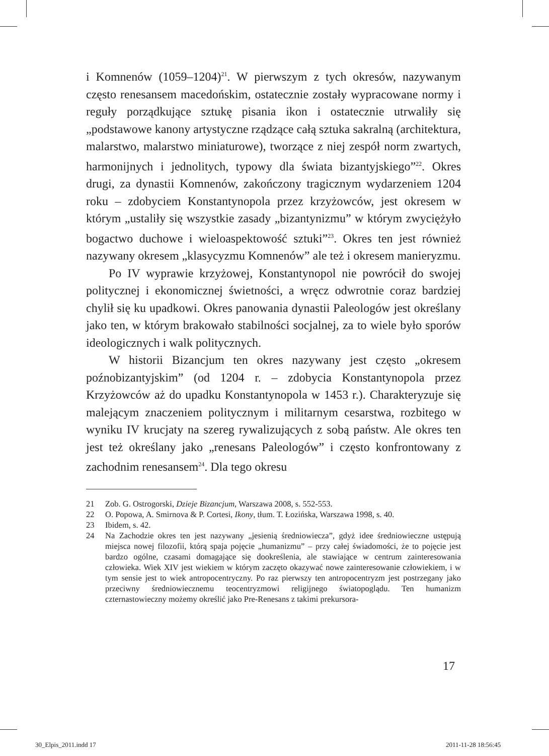i Komnenów (1059–1204)<sup>21</sup>. W pierwszym z tych okresów, nazywanym często renesansem macedońskim, ostatecznie zostały wypracowane normy i reguły porządkujące sztukę pisania ikon i ostatecznie utrwaliły się „podstawowe kanony artystyczne rządzące całą sztuka sakralną (architektura, malarstwo, malarstwo miniaturowe), tworzące z niej zespół norm zwartych, harmonijnych i jednolitych, typowy dla świata bizantyjskiego”<sup>22</sup>. Okres drugi, za dynastii Komnenów, zakończony tragicznym wydarzeniem 1204 roku – zdobyciem Konstantynopola przez krzyżowców, jest okresem w którym „ustaliły się wszystkie zasady „bizantynizmu” w którym zwyciężyło bogactwo duchowe i wieloaspektowość sztuki”<sup>23</sup>. Okres ten jest również nazywany okresem „klasycyzmu Komnenów” ale też i okresem manieryzmu.
Po IV wyprawie krzyżowej, Konstantynopol nie powrócił do swojej politycznej i ekonomicznej świetności, a wręcz odwrotnie coraz bardziej chylił się ku upadkowi. Okres panowania dynastii Paleologów jest określany jako ten, w którym brakowało stabilności socjalnej, za to wiele było sporów ideologicznych i walk politycznych.
W historii Bizancjum ten okres nazywany jest często „okresem poźnobizantyjskim” (od 1204 r. – zdobycia Konstantynopola przez Krzyżowców aż do upadku Konstantynopola w 1453 r.). Charakteryzuje się malejącym znaczeniem politycznym i militarnym cesarstwa, rozbitego w wyniku IV krucjaty na szereg rywalizujących z sobą państw. Ale okres ten jest też określany jako „renesans Paleologów” i często konfrontowany z zachodnim renesansem<sup>24</sup>. Dla tego okresu
21 Zob. G. Ostrogorski, Dzieje Bizancjum, Warszawa 2008, s. 552-553.
22 O. Popowa, A. Smirnova & P. Cortesi, Ikony, tłum. T. Łozińska, Warszawa 1998, s. 40.
23 Ibidem, s. 42.
24 Na Zachodzie okres ten jest nazywany „jesienią średniowiecza”, gdyż idee średniowieczne ustępują miejsca nowej filozofii, którą spaja pojęcie „humanizmu” – przy całej świadomości, że to pojęcie jest bardzo ogólne, czasami domagające się dookreślenia, ale stawiające w centrum zainteresowania człowieka. Wiek XIV jest wiekiem w którym zaczęto okazywać nowe zainteresowanie człowiekiem, i w tym sensie jest to wiek antropocentryczny. Po raz pierwszy ten antropocentryzm jest postrzegany jako przeciwny średniowiecznemu teocentryzmowi religijnego światopoglądu. Ten humanizm czternastowieczny możemy określić jako Pre-Renesans z takimi prekursora-
17
30_Elpis_2011.indd 17 2011-11-28 18:56:45